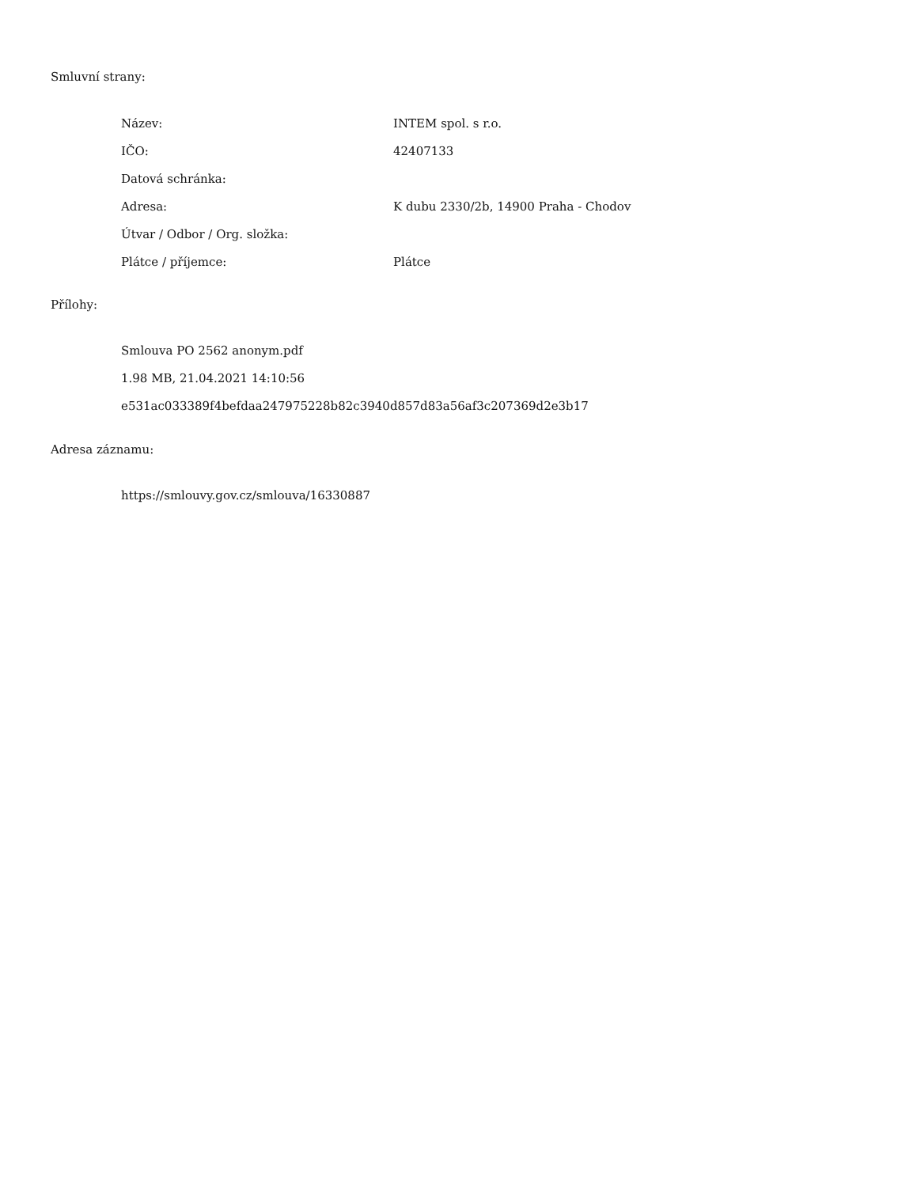Smluvní strany:
| Název: | INTEM spol. s r.o. |
| IČO: | 42407133 |
| Datová schránka: | |
| Adresa: | K dubu 2330/2b, 14900 Praha - Chodov |
| Útvar / Odbor / Org. složka: | |
| Plátce / příjemce: | Plátce |
Přílohy:
Smlouva PO 2562 anonym.pdf
1.98 MB, 21.04.2021 14:10:56
e531ac033389f4befdaa247975228b82c3940d857d83a56af3c207369d2e3b17
Adresa záznamu:
https://smlouvy.gov.cz/smlouva/16330887